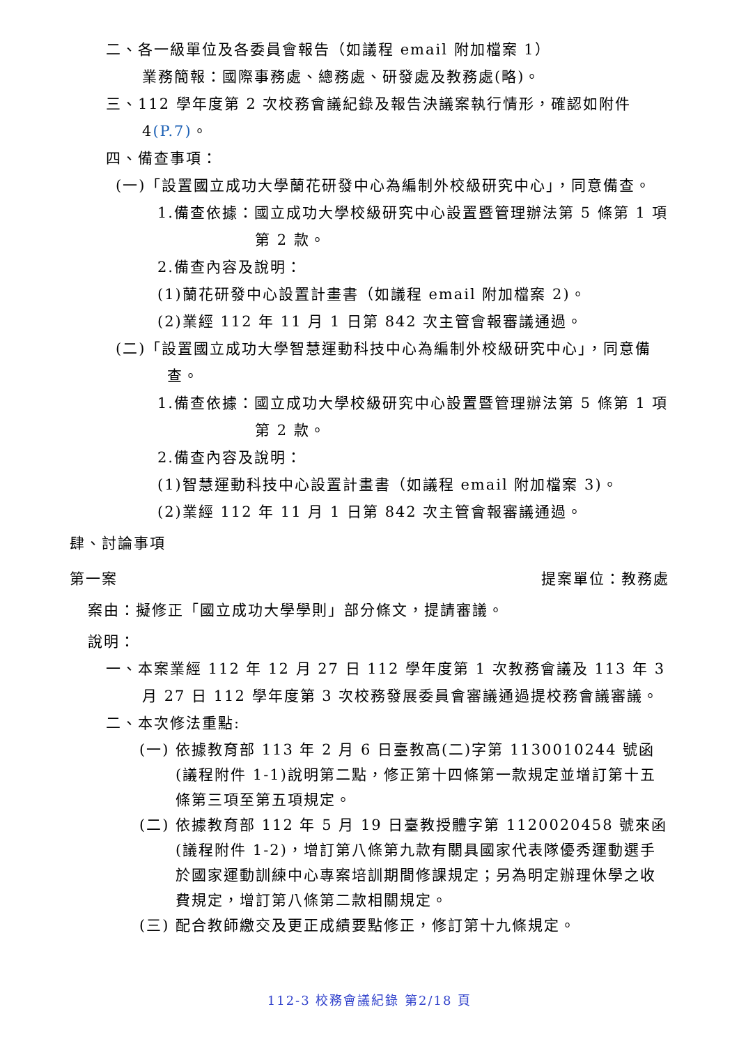二、各一級單位及各委員會報告（如議程 email 附加檔案 1）
業務簡報：國際事務處、總務處、研發處及教務處(略)。
三、112 學年度第 2 次校務會議紀錄及報告決議案執行情形，確認如附件 4(P.7)。
四、備查事項：
(一)「設置國立成功大學蘭花研發中心為編制外校級研究中心」，同意備查。
1.備查依據：國立成功大學校級研究中心設置暨管理辦法第 5 條第 1 項第 2 款。
2.備查內容及說明：
(1)蘭花研發中心設置計畫書（如議程 email 附加檔案 2)。
(2)業經 112 年 11 月 1 日第 842 次主管會報審議通過。
(二)「設置國立成功大學智慧運動科技中心為編制外校級研究中心」，同意備查。
1.備查依據：國立成功大學校級研究中心設置暨管理辦法第 5 條第 1 項第 2 款。
2.備查內容及說明：
(1)智慧運動科技中心設置計畫書（如議程 email 附加檔案 3)。
(2)業經 112 年 11 月 1 日第 842 次主管會報審議通過。
肆、討論事項
第一案 提案單位：教務處
案由：擬修正「國立成功大學學則」部分條文，提請審議。
說明：
一、本案業經 112 年 12 月 27 日 112 學年度第 1 次教務會議及 113 年 3 月 27 日 112 學年度第 3 次校務發展委員會審議通過提校務會議審議。
二、本次修法重點:
(一) 依據教育部 113 年 2 月 6 日臺教高(二)字第 1130010244 號函(議程附件 1-1)說明第二點，修正第十四條第一款規定並增訂第十五條第三項至第五項規定。
(二) 依據教育部 112 年 5 月 19 日臺教授體字第 1120020458 號來函(議程附件 1-2)，增訂第八條第九款有關具國家代表隊優秀運動選手於國家運動訓練中心專案培訓期間修課規定；另為明定辦理休學之收費規定，增訂第八條第二款相關規定。
(三) 配合教師繳交及更正成績要點修正，修訂第十九條規定。
112-3 校務會議紀錄 第2/18 頁